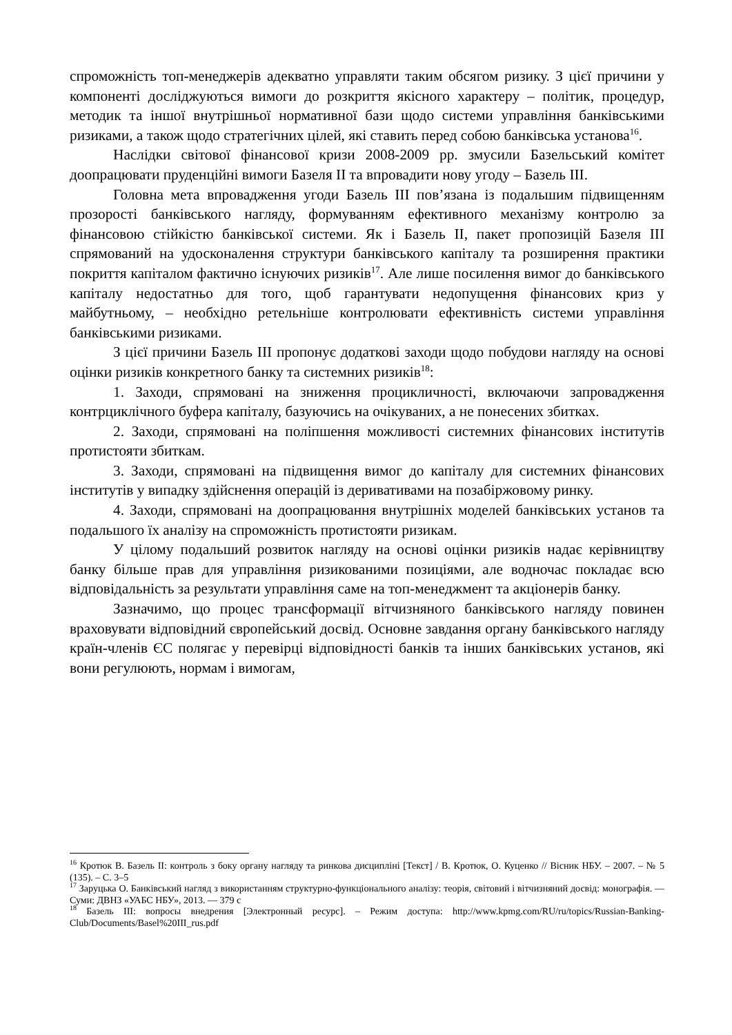спроможність топ-менеджерів адекватно управляти таким обсягом ризику. З цієї причини у компоненті досліджуються вимоги до розкриття якісного характеру – політик, процедур, методик та іншої внутрішньої нормативної бази щодо системи управління банківськими ризиками, а також щодо стратегічних цілей, які ставить перед собою банківська установа<sup>16</sup>.
Наслідки світової фінансової кризи 2008-2009 рр. змусили Базельський комітет доопрацювати пруденційні вимоги Базеля II та впровадити нову угоду – Базель III.
Головна мета впровадження угоди Базель III пов’язана із подальшим підвищенням прозорості банківського нагляду, формуванням ефективного механізму контролю за фінансовою стійкістю банківської системи. Як і Базель II, пакет пропозицій Базеля III спрямований на удосконалення структури банківського капіталу та розширення практики покриття капіталом фактично існуючих ризиків<sup>17</sup>. Але лише посилення вимог до банківського капіталу недостатньо для того, щоб гарантувати недопущення фінансових криз у майбутньому, – необхідно ретельніше контролювати ефективність системи управління банківськими ризиками.
З цієї причини Базель III пропонує додаткові заходи щодо побудови нагляду на основі оцінки ризиків конкретного банку та системних ризиків<sup>18</sup>:
1. Заходи, спрямовані на зниження процикличності, включаючи запровадження контрциклічного буфера капіталу, базуючись на очікуваних, а не понесених збитках.
2. Заходи, спрямовані на поліпшення можливості системних фінансових інститутів протистояти збиткам.
3. Заходи, спрямовані на підвищення вимог до капіталу для системних фінансових інститутів у випадку здійснення операцій із деривативами на позабіржовому ринку.
4. Заходи, спрямовані на доопрацювання внутрішніх моделей банківських установ та подальшого їх аналізу на спроможність протистояти ризикам.
У цілому подальший розвиток нагляду на основі оцінки ризиків надає керівництву банку більше прав для управління ризикованими позиціями, але водночас покладає всю відповідальність за результати управління саме на топ-менеджмент та акціонерів банку.
Зазначимо, що процес трансформації вітчизняного банківського нагляду повинен враховувати відповідний європейський досвід. Основне завдання органу банківського нагляду країн-членів ЄС полягає у перевірці відповідності банків та інших банківських установ, які вони регулюють, нормам і вимогам,
<sup>16</sup> Кротюк В. Базель II: контроль з боку органу нагляду та ринкова дисципліні [Текст] / В. Кротюк, О. Куценко // Вісник НБУ. – 2007. – № 5 (135). – С. 3–5
<sup>17</sup> Заруцька О. Банківський нагляд з використанням структурно-функціонального аналізу: теорія, світовий і вітчизняний досвід: монографія. — Суми: ДВНЗ «УАБС НБУ», 2013. — 379 с
<sup>18</sup> Базель III: вопросы внедрения [Электронный ресурс]. – Режим доступа: http://www.kpmg.com/RU/ru/topics/Russian-Banking-Club/Documents/Basel%20III_rus.pdf